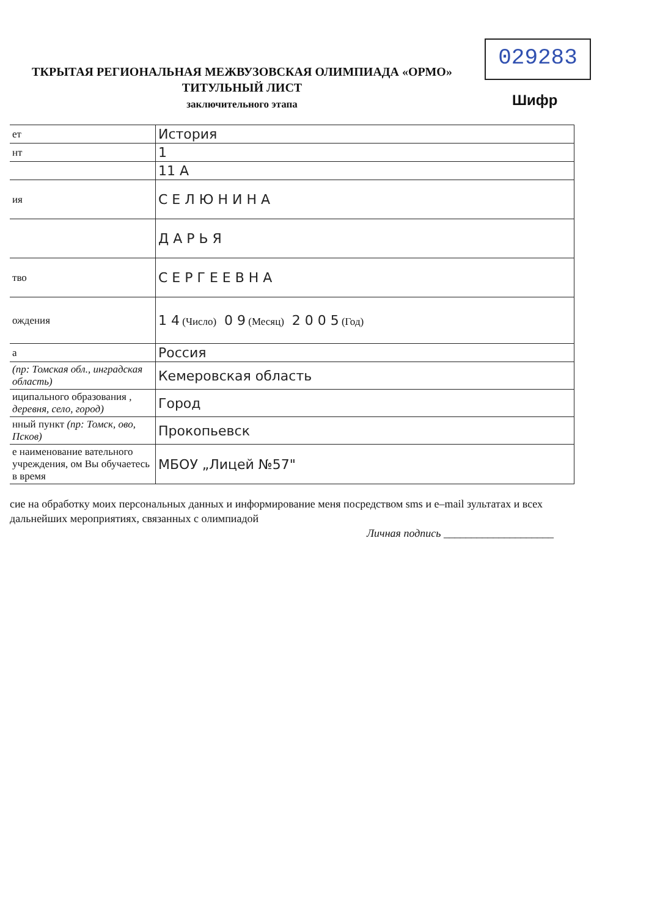029283
ТКРЫТАЯ РЕГИОНАЛЬНАЯ МЕЖВУЗОВСКАЯ ОЛИМПИАДА «ОРМО»
ТИТУЛЬНЫЙ ЛИСТ
заключительного этапа
Шифр
| ет | История |
| нт | 1 |
| | 11 А |
| ия | С Е Л Ю Н И Н А |
| | Д А Р Ь Я |
| тво | С Е Р Г Е Е В Н А |
| ождения | 1 4 (Число) 0 9 (Месяц) 2 0 0 5 (Год) |
| а | Россия |
| (пр: Томская обл., инградская область) | Кемеровская область |
| иципального образования , деревня, село, город) | Город |
| нный пункт (пр: Томск, ово, Псков) | Прокопьевск |
| е наименование вательного учреждения, ом Вы обучаетесь в время | МБОУ „Лицей №57" |
сие на обработку моих персональных данных и информирование меня посредством sms и e–mail зультатах и всех дальнейших мероприятиях, связанных с олимпиадой
Личная подпись ____________________